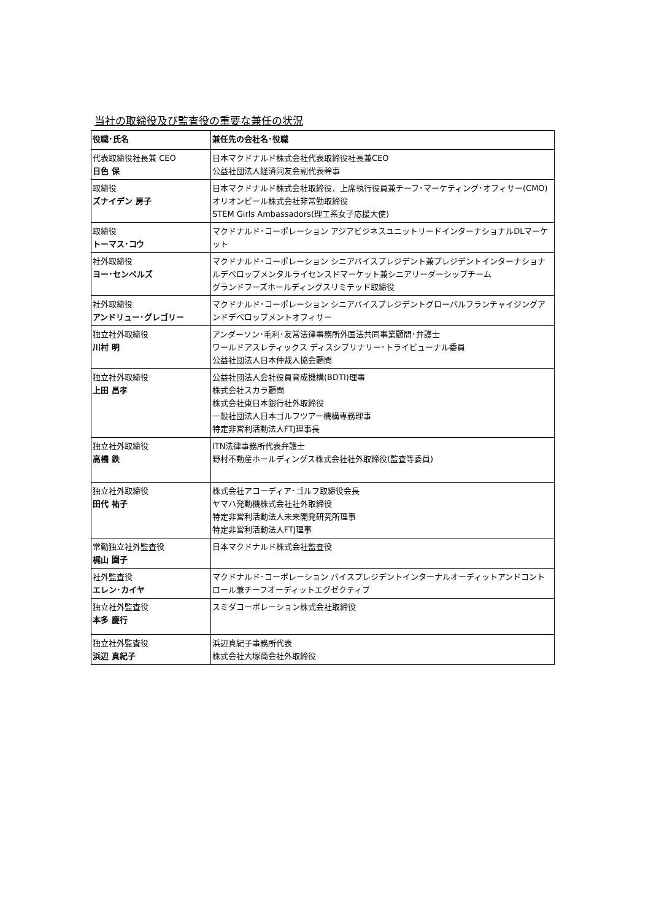当社の取締役及び監査役の重要な兼任の状況
| 役職･氏名 | 兼任先の会社名･役職 |
| --- | --- |
| 代表取締役社長兼 CEO 日色 保 | 日本マクドナルド株式会社代表取締役社長兼CEO 公益社団法人経済同友会副代表幹事 |
| 取締役 ズナイデン 房子 | 日本マクドナルド株式会社取締役、上席執行役員兼チーフ･マーケティング･オフィサー(CMO) オリオンビール株式会社非常勤取締役 STEM Girls Ambassadors(理工系女子応援大使) |
| 取締役 トーマス･コウ | マクドナルド･コーポレーション アジアビジネスユニットリードインターナショナルDLマーケット |
| 社外取締役 ヨー･センペルズ | マクドナルド･コーポレーション シニアバイスプレジデント兼プレジデントインターナショナルデベロップメンタルライセンスドマーケット兼シニアリーダーシップチーム グランドフーズホールディングスリミテッド取締役 |
| 社外取締役 アンドリュー･グレゴリー | マクドナルド･コーポレーション シニアバイスプレジデントグローバルフランチャイジングアンドデベロップメントオフィサー |
| 独立社外取締役 川村 明 | アンダーソン･毛利･友常法律事務所外国法共同事業顧問･弁護士 ワールドアスレティックス ディスシプリナリー･トライビューナル委員 公益社団法人日本仲裁人協会顧問 |
| 独立社外取締役 上田 昌孝 | 公益社団法人会社役員育成機構(BDTI)理事 株式会社スカラ顧問 株式会社東日本銀行社外取締役 一般社団法人日本ゴルフツアー機構専務理事 特定非営利活動法人FTJ理事長 |
| 独立社外取締役 高橋 鉄 | ITN法律事務所代表弁護士 野村不動産ホールディングス株式会社社外取締役(監査等委員) |
| 独立社外取締役 田代 祐子 | 株式会社アコーディア･ゴルフ取締役会長 ヤマハ発動機株式会社社外取締役 特定非営利活動法人未来開発研究所理事 特定非営利活動法人FTJ理事 |
| 常勤独立社外監査役 梶山 園子 | 日本マクドナルド株式会社監査役 |
| 社外監査役 エレン･カイヤ | マクドナルド･コーポレーション バイスプレジデントインターナルオーディットアンドコントロール兼チーフオーディットエグゼクティブ |
| 独立社外監査役 本多 慶行 | スミダコーポレーション株式会社取締役 |
| 独立社外監査役 浜辺 真紀子 | 浜辺真紀子事務所代表 株式会社大塚商会社外取締役 |